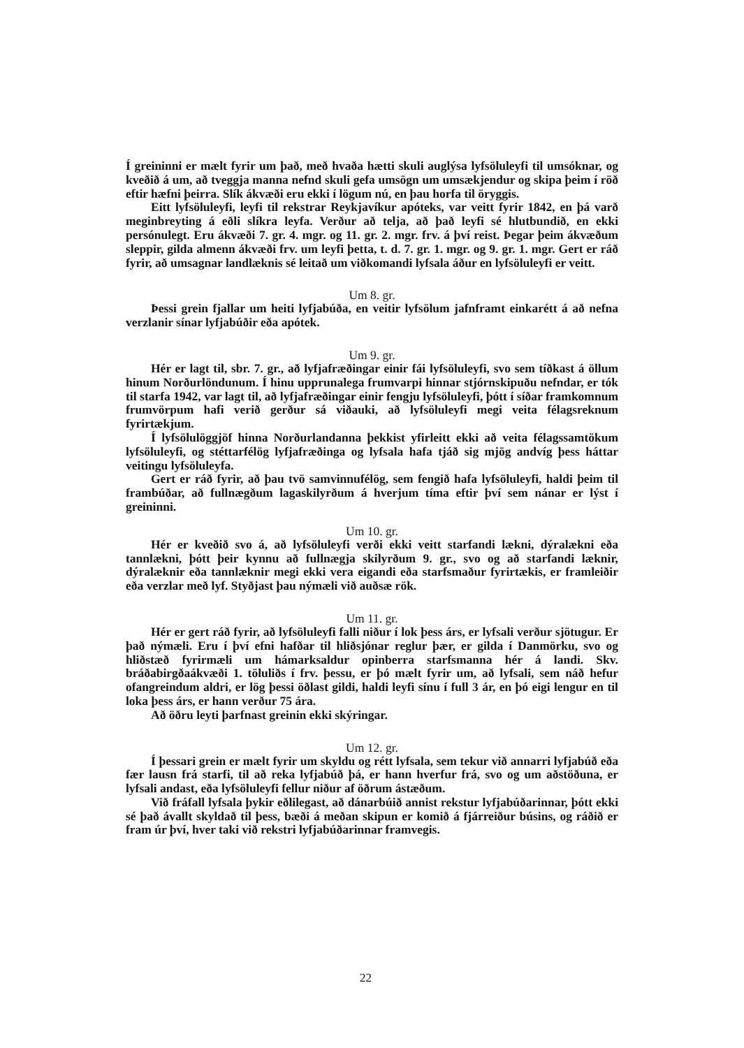Í greininni er mælt fyrir um það, með hvaða hætti skuli auglýsa lyfsöluleyfi til umsóknar, og kveðið á um, að tveggja manna nefnd skuli gefa umsögn um umsækjendur og skipa þeim í röð eftir hæfni þeirra. Slík ákvæði eru ekki í lögum nú, en þau horfa til öryggis.
Eitt lyfsöluleyfi, leyfi til rekstrar Reykjavíkur apóteks, var veitt fyrir 1842, en þá varð meginbreyting á eðli slíkra leyfa. Verður að telja, að það leyfi sé hlutbundið, en ekki persónulegt. Eru ákvæði 7. gr. 4. mgr. og 11. gr. 2. mgr. frv. á því reist. Þegar þeim ákvæðum sleppir, gilda almenn ákvæði frv. um leyfi þetta, t. d. 7. gr. 1. mgr. og 9. gr. 1. mgr. Gert er ráð fyrir, að umsagnar landlæknis sé leitað um viðkomandi lyfsala áður en lyfsöluleyfi er veitt.
Um 8. gr.
Þessi grein fjallar um heiti lyfjabúða, en veitir lyfsölum jafnframt einkarétt á að nefna verzlanir sínar lyfjabúðir eða apótek.
Um 9. gr.
Hér er lagt til, sbr. 7. gr., að lyfjafræðingar einir fái lyfsöluleyfi, svo sem tíðkast á öllum hinum Norðurlöndunum. Í hinu upprunalega frumvarpi hinnar stjórnskipuðu nefndar, er tók til starfa 1942, var lagt til, að lyfjafræðingar einir fengju lyfsöluleyfi, þótt í síðar framkomnum frumvörpum hafi verið gerður sá viðauki, að lyfsöluleyfi megi veita félagsreknum fyrirtækjum.
Í lyfsölulöggjöf hinna Norðurlandanna þekkist yfirleitt ekki að veita félagssamtökum lyfsöluleyfi, og stéttarfélög lyfjafræðinga og lyfsala hafa tjáð sig mjög andvíg þess háttar veitingu lyfsöluleyfa.
Gert er ráð fyrir, að þau tvö samvinnufélög, sem fengið hafa lyfsöluleyfi, haldi þeim til frambúðar, að fullnægðum lagaskilyrðum á hverjum tíma eftir því sem nánar er lýst í greininni.
Um 10. gr.
Hér er kveðið svo á, að lyfsöluleyfi verði ekki veitt starfandi lækni, dýralækni eða tannlækni, þótt þeir kynnu að fullnægja skilyrðum 9. gr., svo og að starfandi læknir, dýralæknir eða tannlæknir megi ekki vera eigandi eða starfsmaður fyrirtækis, er framleiðir eða verzlar með lyf. Styðjast þau nýmæli við auðsæ rök.
Um 11. gr.
Hér er gert ráð fyrir, að lyfsöluleyfi falli niður í lok þess árs, er lyfsali verður sjötugur. Er það nýmæli. Eru í því efni hafðar til hliðsjónar reglur þær, er gilda í Danmörku, svo og hliðstæð fyrirmæli um hámarksaldur opinberra starfsmanna hér á landi. Skv. bráðabirgðaákvæði 1. töluliðs í frv. þessu, er þó mælt fyrir um, að lyfsali, sem náð hefur ofangreindum aldri, er lög þessi öðlast gildi, haldi leyfi sínu í full 3 ár, en þó eigi lengur en til loka þess árs, er hann verður 75 ára.
Að öðru leyti þarfnast greinin ekki skýringar.
Um 12. gr.
Í þessari grein er mælt fyrir um skyldu og rétt lyfsala, sem tekur við annarri lyfjabúð eða fær lausn frá starfi, til að reka lyfjabúð þá, er hann hverfur frá, svo og um aðstöðuna, er lyfsali andast, eða lyfsöluleyfi fellur niður af öðrum ástæðum.
Við fráfall lyfsala þykir eðlilegast, að dánarbúið annist rekstur lyfjabúðarinnar, þótt ekki sé það ávallt skyldað til þess, bæði á meðan skipun er komið á fjárreiður búsins, og ráðið er fram úr því, hver taki við rekstri lyfjabúðarinnar framvegis.
22